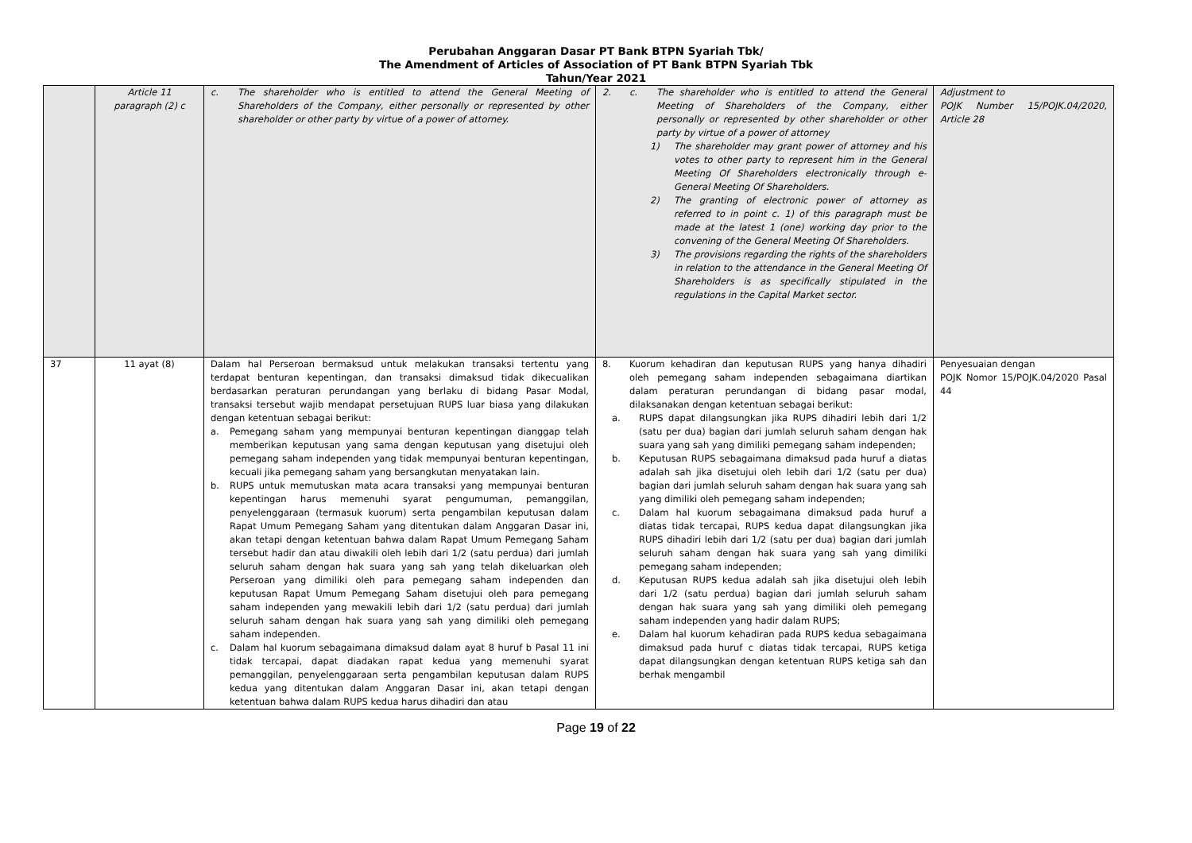Perubahan Anggaran Dasar PT Bank BTPN Syariah Tbk/
The Amendment of Articles of Association of PT Bank BTPN Syariah Tbk
Tahun/Year 2021
| | Article 11 paragraph (2) c | c. The shareholder who is entitled to attend the General Meeting of Shareholders of the Company, either personally or represented by other shareholder or other party by virtue of a power of attorney. | 2. c. The shareholder who is entitled to attend the General Meeting of Shareholders of the Company, either personally or represented by other shareholder or other party by virtue of a power of attorney 1) The shareholder may grant power of attorney and his votes to other party to represent him in the General Meeting Of Shareholders electronically through e-General Meeting Of Shareholders. 2) The granting of electronic power of attorney as referred to in point c. 1) of this paragraph must be made at the latest 1 (one) working day prior to the convening of the General Meeting Of Shareholders. 3) The provisions regarding the rights of the shareholders in relation to the attendance in the General Meeting Of Shareholders is as specifically stipulated in the regulations in the Capital Market sector. | Adjustment to POJK Number 15/POJK.04/2020, Article 28 |
| 37 | 11 ayat (8) | Dalam hal Perseroan bermaksud untuk melakukan transaksi tertentu yang terdapat benturan kepentingan, dan transaksi dimaksud tidak dikecualikan berdasarkan peraturan perundangan yang berlaku di bidang Pasar Modal, transaksi tersebut wajib mendapat persetujuan RUPS luar biasa yang dilakukan dengan ketentuan sebagai berikut: a. Pemegang saham yang mempunyai benturan kepentingan dianggap telah memberikan keputusan yang sama dengan keputusan yang disetujui oleh pemegang saham independen yang tidak mempunyai benturan kepentingan, kecuali jika pemegang saham yang bersangkutan menyatakan lain. b. RUPS untuk memutuskan mata acara transaksi yang mempunyai benturan kepentingan harus memenuhi syarat pengumuman, pemanggilan, penyelenggaraan (termasuk kuorum) serta pengambilan keputusan dalam Rapat Umum Pemegang Saham yang ditentukan dalam Anggaran Dasar ini, akan tetapi dengan ketentuan bahwa dalam Rapat Umum Pemegang Saham tersebut hadir dan atau diwakili oleh lebih dari 1/2 (satu perdua) dari jumlah seluruh saham dengan hak suara yang sah yang telah dikeluarkan oleh Perseroan yang dimiliki oleh para pemegang saham independen dan keputusan Rapat Umum Pemegang Saham disetujui oleh para pemegang saham independen yang mewakili lebih dari 1/2 (satu perdua) dari jumlah seluruh saham dengan hak suara yang sah yang dimiliki oleh pemegang saham independen. c. Dalam hal kuorum sebagaimana dimaksud dalam ayat 8 huruf b Pasal 11 ini tidak tercapai, dapat diadakan rapat kedua yang memenuhi syarat pemanggilan, penyelenggaraan serta pengambilan keputusan dalam RUPS kedua yang ditentukan dalam Anggaran Dasar ini, akan tetapi dengan ketentuan bahwa dalam RUPS kedua harus dihadiri dan atau | 8. Kuorum kehadiran dan keputusan RUPS yang hanya dihadiri oleh pemegang saham independen sebagaimana diartikan dalam peraturan perundangan di bidang pasar modal, dilaksanakan dengan ketentuan sebagai berikut: a. RUPS dapat dilangsungkan jika RUPS dihadiri lebih dari 1/2 (satu per dua) bagian dari jumlah seluruh saham dengan hak suara yang sah yang dimiliki pemegang saham independen; b. Keputusan RUPS sebagaimana dimaksud pada huruf a diatas adalah sah jika disetujui oleh lebih dari 1/2 (satu per dua) bagian dari jumlah seluruh saham dengan hak suara yang sah yang dimiliki oleh pemegang saham independen; c. Dalam hal kuorum sebagaimana dimaksud pada huruf a diatas tidak tercapai, RUPS kedua dapat dilangsungkan jika RUPS dihadiri lebih dari 1/2 (satu per dua) bagian dari jumlah seluruh saham dengan hak suara yang sah yang dimiliki pemegang saham independen; d. Keputusan RUPS kedua adalah sah jika disetujui oleh lebih dari 1/2 (satu perdua) bagian dari jumlah seluruh saham dengan hak suara yang sah yang dimiliki oleh pemegang saham independen yang hadir dalam RUPS; e. Dalam hal kuorum kehadiran pada RUPS kedua sebagaimana dimaksud pada huruf c diatas tidak tercapai, RUPS ketiga dapat dilangsungkan dengan ketentuan RUPS ketiga sah dan berhak mengambil | Penyesuaian dengan POJK Nomor 15/POJK.04/2020 Pasal 44 |
Page 19 of 22